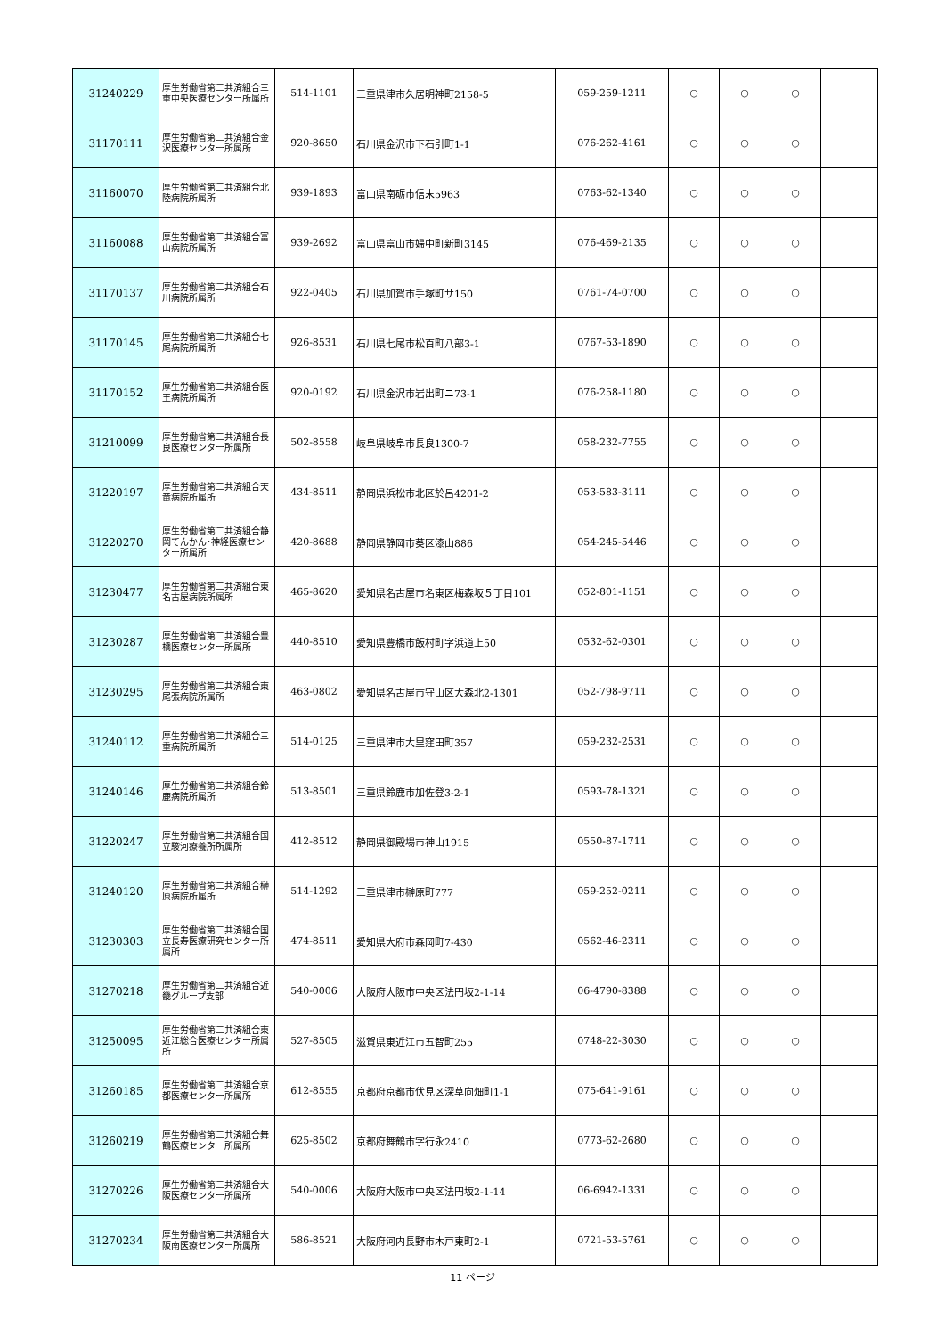| 31240229 | 厚生労働省第二共済組合三重中央医療センター所属所 | 514-1101 | 三重県津市久居明神町2158-5 | 059-259-1211 | ○ | ○ | ○ | |
| 31170111 | 厚生労働省第二共済組合金沢医療センター所属所 | 920-8650 | 石川県金沢市下石引町1-1 | 076-262-4161 | ○ | ○ | ○ | |
| 31160070 | 厚生労働省第二共済組合北陸病院所属所 | 939-1893 | 富山県南砺市信末5963 | 0763-62-1340 | ○ | ○ | ○ | |
| 31160088 | 厚生労働省第二共済組合富山病院所属所 | 939-2692 | 富山県富山市婦中町新町3145 | 076-469-2135 | ○ | ○ | ○ | |
| 31170137 | 厚生労働省第二共済組合石川病院所属所 | 922-0405 | 石川県加賀市手塚町サ150 | 0761-74-0700 | ○ | ○ | ○ | |
| 31170145 | 厚生労働省第二共済組合七尾病院所属所 | 926-8531 | 石川県七尾市松百町八部3-1 | 0767-53-1890 | ○ | ○ | ○ | |
| 31170152 | 厚生労働省第二共済組合医王病院所属所 | 920-0192 | 石川県金沢市岩出町ニ73-1 | 076-258-1180 | ○ | ○ | ○ | |
| 31210099 | 厚生労働省第二共済組合長良医療センター所属所 | 502-8558 | 岐阜県岐阜市長良1300-7 | 058-232-7755 | ○ | ○ | ○ | |
| 31220197 | 厚生労働省第二共済組合天竜病院所属所 | 434-8511 | 静岡県浜松市北区於呂4201-2 | 053-583-3111 | ○ | ○ | ○ | |
| 31220270 | 厚生労働省第二共済組合静岡てんかん･神経医療センター所属所 | 420-8688 | 静岡県静岡市葵区漆山886 | 054-245-5446 | ○ | ○ | ○ | |
| 31230477 | 厚生労働省第二共済組合東名古屋病院所属所 | 465-8620 | 愛知県名古屋市名東区梅森坂５丁目101 | 052-801-1151 | ○ | ○ | ○ | |
| 31230287 | 厚生労働省第二共済組合豊橋医療センター所属所 | 440-8510 | 愛知県豊橋市飯村町字浜道上50 | 0532-62-0301 | ○ | ○ | ○ | |
| 31230295 | 厚生労働省第二共済組合東尾張病院所属所 | 463-0802 | 愛知県名古屋市守山区大森北2-1301 | 052-798-9711 | ○ | ○ | ○ | |
| 31240112 | 厚生労働省第二共済組合三重病院所属所 | 514-0125 | 三重県津市大里窪田町357 | 059-232-2531 | ○ | ○ | ○ | |
| 31240146 | 厚生労働省第二共済組合鈴鹿病院所属所 | 513-8501 | 三重県鈴鹿市加佐登3-2-1 | 0593-78-1321 | ○ | ○ | ○ | |
| 31220247 | 厚生労働省第二共済組合国立駿河療養所所属所 | 412-8512 | 静岡県御殿場市神山1915 | 0550-87-1711 | ○ | ○ | ○ | |
| 31240120 | 厚生労働省第二共済組合榊原病院所属所 | 514-1292 | 三重県津市榊原町777 | 059-252-0211 | ○ | ○ | ○ | |
| 31230303 | 厚生労働省第二共済組合国立長寿医療研究センター所属所 | 474-8511 | 愛知県大府市森岡町7-430 | 0562-46-2311 | ○ | ○ | ○ | |
| 31270218 | 厚生労働省第二共済組合近畿グループ支部 | 540-0006 | 大阪府大阪市中央区法円坂2-1-14 | 06-4790-8388 | ○ | ○ | ○ | |
| 31250095 | 厚生労働省第二共済組合東近江総合医療センター所属所 | 527-8505 | 滋賀県東近江市五智町255 | 0748-22-3030 | ○ | ○ | ○ | |
| 31260185 | 厚生労働省第二共済組合京都医療センター所属所 | 612-8555 | 京都府京都市伏見区深草向畑町1-1 | 075-641-9161 | ○ | ○ | ○ | |
| 31260219 | 厚生労働省第二共済組合舞鶴医療センター所属所 | 625-8502 | 京都府舞鶴市字行永2410 | 0773-62-2680 | ○ | ○ | ○ | |
| 31270226 | 厚生労働省第二共済組合大阪医療センター所属所 | 540-0006 | 大阪府大阪市中央区法円坂2-1-14 | 06-6942-1331 | ○ | ○ | ○ | |
| 31270234 | 厚生労働省第二共済組合大阪南医療センター所属所 | 586-8521 | 大阪府河内長野市木戸東町2-1 | 0721-53-5761 | ○ | ○ | ○ | |
11 ページ